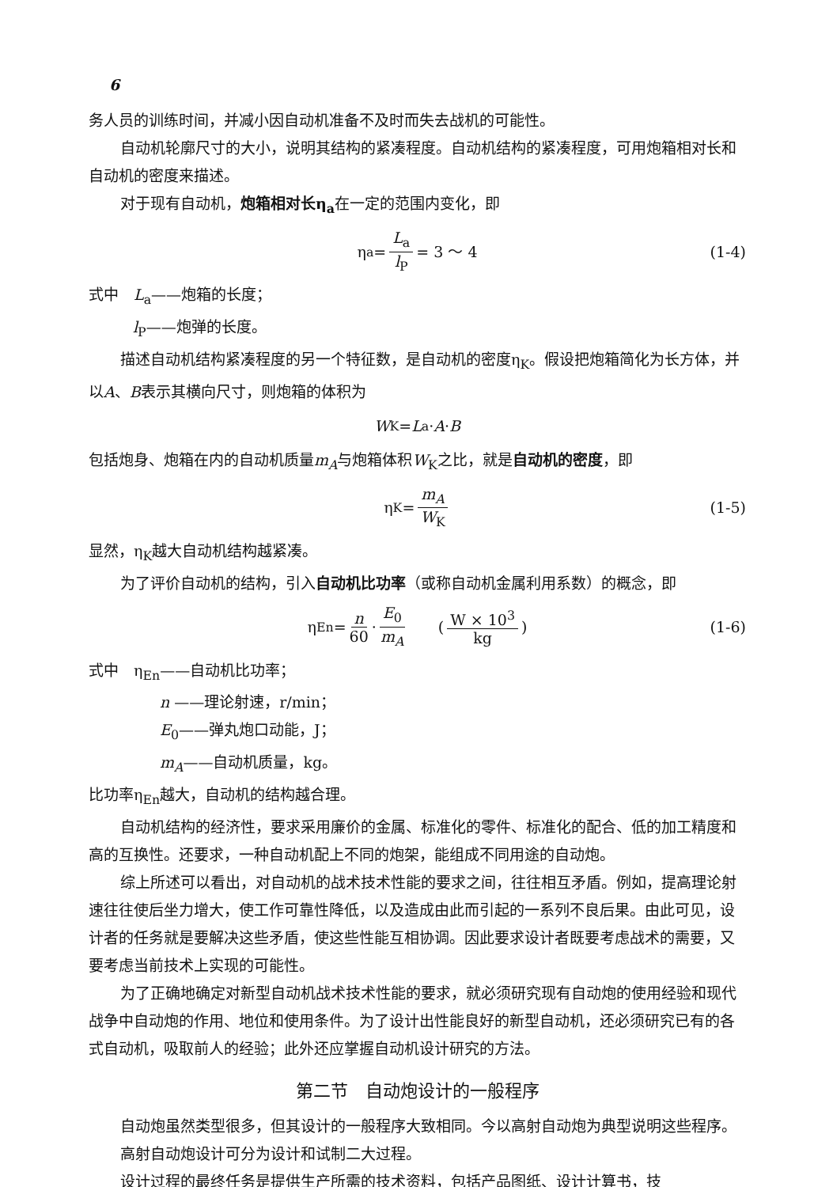6
务人员的训练时间，并减小因自动机准备不及时而失去战机的可能性。
自动机轮廓尺寸的大小，说明其结构的紧凑程度。自动机结构的紧凑程度，可用炮箱相对长和自动机的密度来描述。
对于现有自动机，炮箱相对长η<sub>a</sub>在一定的范围内变化，即
η<sub>a</sub> = L<sub>a</sub> l<sub>P</sub> = 3 ～ 4 (1-4)
式中　L<sub>a</sub>——炮箱的长度；
l<sub>P</sub>——炮弹的长度。
描述自动机结构紧凑程度的另一个特征数，是自动机的密度η<sub>K</sub>。假设把炮箱简化为长方体，并以A、B表示其横向尺寸，则炮箱的体积为
W<sub>K</sub> = L<sub>a</sub> · A · B
包括炮身、炮箱在内的自动机质量m<sub>A</sub>与炮箱体积W<sub>K</sub>之比，就是自动机的密度，即
η<sub>K</sub> = m<sub>A</sub> W<sub>K</sub> (1-5)
显然，η<sub>K</sub>越大自动机结构越紧凑。
为了评价自动机的结构，引入自动机比功率（或称自动机金属利用系数）的概念，即
η<sub>En</sub> = n 60 · E<sub>0</sub> m<sub>A</sub>　　(W × 10<sup>3</sup> kg) (1-6)
式中　η<sub>En</sub>——自动机比功率；
n ——理论射速，r/min；
E<sub>0</sub>——弹丸炮口动能，J；
m<sub>A</sub>——自动机质量，kg。
比功率η<sub>En</sub>越大，自动机的结构越合理。
自动机结构的经济性，要求采用廉价的金属、标准化的零件、标准化的配合、低的加工精度和高的互换性。还要求，一种自动机配上不同的炮架，能组成不同用途的自动炮。
综上所述可以看出，对自动机的战术技术性能的要求之间，往往相互矛盾。例如，提高理论射速往往使后坐力增大，使工作可靠性降低，以及造成由此而引起的一系列不良后果。由此可见，设计者的任务就是要解决这些矛盾，使这些性能互相协调。因此要求设计者既要考虑战术的需要，又要考虑当前技术上实现的可能性。
为了正确地确定对新型自动机战术技术性能的要求，就必须研究现有自动炮的使用经验和现代战争中自动炮的作用、地位和使用条件。为了设计出性能良好的新型自动机，还必须研究已有的各式自动机，吸取前人的经验；此外还应掌握自动机设计研究的方法。
第二节　自动炮设计的一般程序
自动炮虽然类型很多，但其设计的一般程序大致相同。今以高射自动炮为典型说明这些程序。
高射自动炮设计可分为设计和试制二大过程。
设计过程的最终任务是提供生产所需的技术资料，包括产品图纸、设计计算书，技